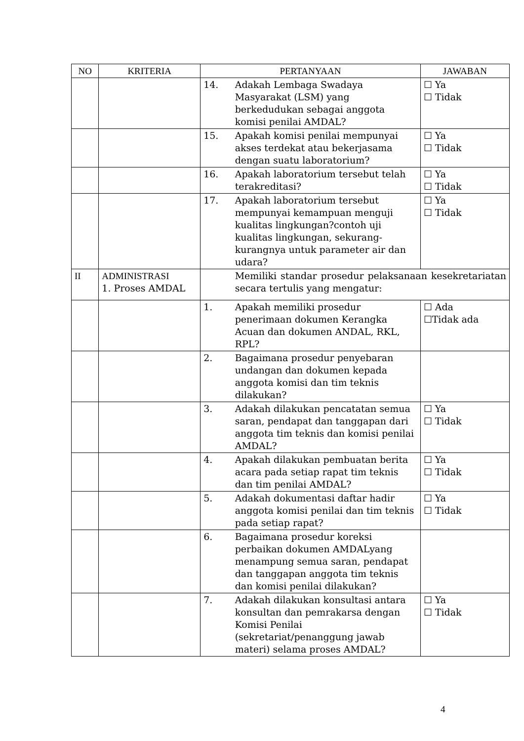| NO | KRITERIA | PERTANYAAN | | JAWABAN |
| --- | --- | --- | --- | --- |
| | | 14. | Adakah Lembaga Swadaya Masyarakat (LSM) yang berkedudukan sebagai anggota komisi penilai AMDAL? | ☐ Ya ☐ Tidak |
| | | 15. | Apakah komisi penilai mempunyai akses terdekat atau bekerjasama dengan suatu laboratorium? | ☐ Ya ☐ Tidak |
| | | 16. | Apakah laboratorium tersebut telah terakreditasi? | ☐ Ya ☐ Tidak |
| | | 17. | Apakah laboratorium tersebut mempunyai kemampuan menguji kualitas lingkungan?contoh uji kualitas lingkungan, sekurang-kurangnya untuk parameter air dan udara? | ☐ Ya ☐ Tidak |
| II | ADMINISTRASI 1. Proses AMDAL | | Memiliki standar prosedur pelaksanaan kesekretariatan secara tertulis yang mengatur: | |
| | | 1. | Apakah memiliki prosedur penerimaan dokumen Kerangka Acuan dan dokumen ANDAL, RKL, RPL? | ☐ Ada ☐Tidak ada |
| | | 2. | Bagaimana prosedur penyebaran undangan dan dokumen kepada anggota komisi dan tim teknis dilakukan? | |
| | | 3. | Adakah dilakukan pencatatan semua saran, pendapat dan tanggapan dari anggota tim teknis dan komisi penilai AMDAL? | ☐ Ya ☐ Tidak |
| | | 4. | Apakah dilakukan pembuatan berita acara pada setiap rapat tim teknis dan tim penilai AMDAL? | ☐ Ya ☐ Tidak |
| | | 5. | Adakah dokumentasi daftar hadir anggota komisi penilai dan tim teknis pada setiap rapat? | ☐ Ya ☐ Tidak |
| | | 6. | Bagaimana prosedur koreksi perbaikan dokumen AMDALyang menampung semua saran, pendapat dan tanggapan anggota tim teknis dan komisi penilai dilakukan? | |
| | | 7. | Adakah dilakukan konsultasi antara konsultan dan pemrakarsa dengan Komisi Penilai (sekretariat/penanggung jawab materi) selama proses AMDAL? | ☐ Ya ☐ Tidak |
4